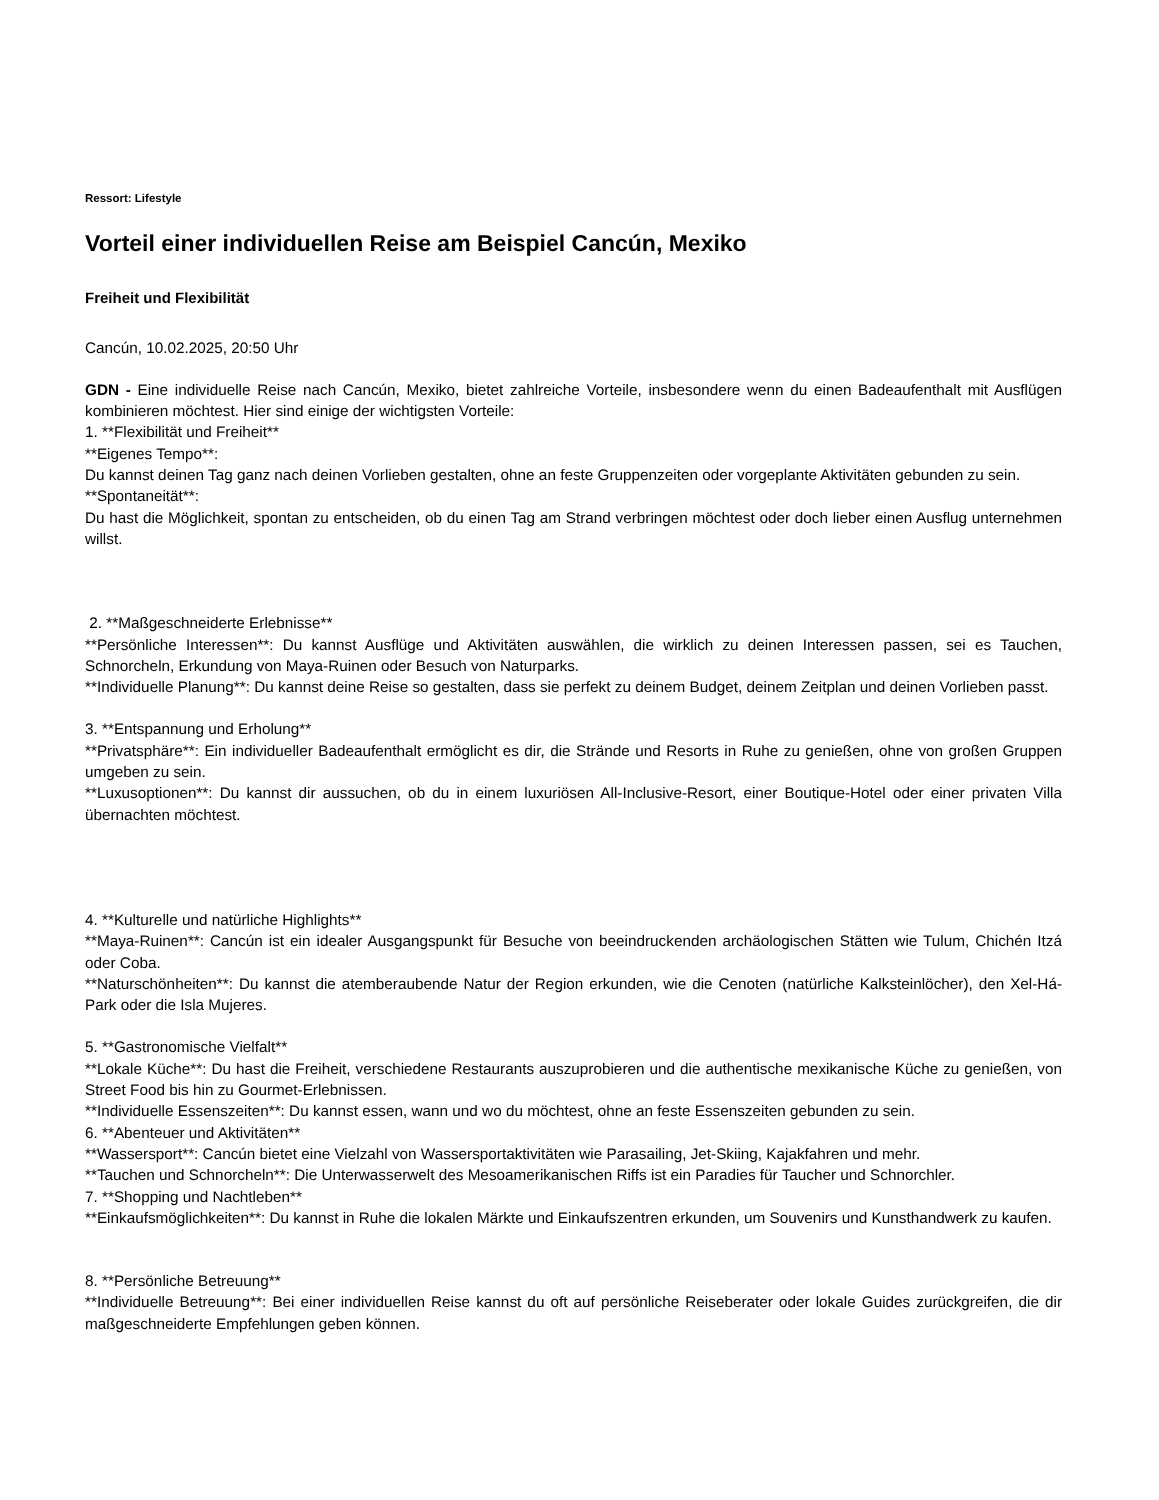Ressort: Lifestyle
Vorteil einer individuellen Reise am Beispiel Cancún, Mexiko
Freiheit und Flexibilität
Cancún, 10.02.2025, 20:50 Uhr
GDN - Eine individuelle Reise nach Cancún, Mexiko, bietet zahlreiche Vorteile, insbesondere wenn du einen Badeaufenthalt mit Ausflügen kombinieren möchtest. Hier sind einige der wichtigsten Vorteile:
1. **Flexibilität und Freiheit**
**Eigenes Tempo**:
Du kannst deinen Tag ganz nach deinen Vorlieben gestalten, ohne an feste Gruppenzeiten oder vorgeplante Aktivitäten gebunden zu sein.
**Spontaneität**:
Du hast die Möglichkeit, spontan zu entscheiden, ob du einen Tag am Strand verbringen möchtest oder doch lieber einen Ausflug unternehmen willst.
2. **Maßgeschneiderte Erlebnisse**
**Persönliche Interessen**: Du kannst Ausflüge und Aktivitäten auswählen, die wirklich zu deinen Interessen passen, sei es Tauchen, Schnorcheln, Erkundung von Maya-Ruinen oder Besuch von Naturparks.
**Individuelle Planung**: Du kannst deine Reise so gestalten, dass sie perfekt zu deinem Budget, deinem Zeitplan und deinen Vorlieben passt.
3. **Entspannung und Erholung**
**Privatsphäre**: Ein individueller Badeaufenthalt ermöglicht es dir, die Strände und Resorts in Ruhe zu genießen, ohne von großen Gruppen umgeben zu sein.
**Luxusoptionen**: Du kannst dir aussuchen, ob du in einem luxuriösen All-Inclusive-Resort, einer Boutique-Hotel oder einer privaten Villa übernachten möchtest.
4. **Kulturelle und natürliche Highlights**
**Maya-Ruinen**: Cancún ist ein idealer Ausgangspunkt für Besuche von beeindruckenden archäologischen Stätten wie Tulum, Chichén Itzá oder Coba.
**Naturschönheiten**: Du kannst die atemberaubende Natur der Region erkunden, wie die Cenoten (natürliche Kalksteinlöcher), den Xel-Há-Park oder die Isla Mujeres.
5. **Gastronomische Vielfalt**
**Lokale Küche**: Du hast die Freiheit, verschiedene Restaurants auszuprobieren und die authentische mexikanische Küche zu genießen, von Street Food bis hin zu Gourmet-Erlebnissen.
**Individuelle Essenszeiten**: Du kannst essen, wann und wo du möchtest, ohne an feste Essenszeiten gebunden zu sein.
6. **Abenteuer und Aktivitäten**
**Wassersport**: Cancún bietet eine Vielzahl von Wassersportaktivitäten wie Parasailing, Jet-Skiing, Kajakfahren und mehr.
**Tauchen und Schnorcheln**: Die Unterwasserwelt des Mesoamerikanischen Riffs ist ein Paradies für Taucher und Schnorchler.
7. **Shopping und Nachtleben**
**Einkaufsmöglichkeiten**: Du kannst in Ruhe die lokalen Märkte und Einkaufszentren erkunden, um Souvenirs und Kunsthandwerk zu kaufen.
8. **Persönliche Betreuung**
**Individuelle Betreuung**: Bei einer individuellen Reise kannst du oft auf persönliche Reiseberater oder lokale Guides zurückgreifen, die dir maßgeschneiderte Empfehlungen geben können.